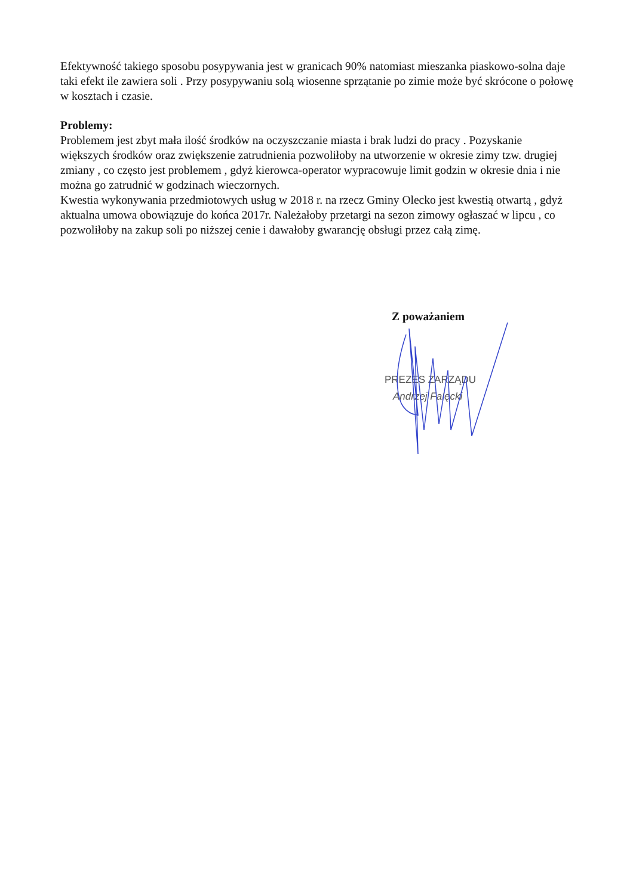Efektywność takiego sposobu posypywania jest w granicach 90% natomiast mieszanka piaskowo-solna daje taki efekt ile zawiera soli . Przy posypywaniu solą wiosenne sprzątanie po zimie może być skrócone o połowę w kosztach i czasie.
Problemy:
Problemem jest zbyt mała ilość środków na oczyszczanie miasta i brak ludzi do pracy . Pozyskanie większych środków oraz zwiększenie zatrudnienia pozwoliłoby na utworzenie w okresie zimy tzw. drugiej zmiany , co często jest problemem , gdyż kierowca-operator wypracowuje limit godzin w okresie dnia i nie można go zatrudnić w godzinach wieczornych.
Kwestia wykonywania przedmiotowych usług w 2018 r. na rzecz Gminy Olecko jest kwestią otwartą , gdyż aktualna umowa obowiązuje do końca 2017r. Należałoby przetargi na sezon zimowy ogłaszać w lipcu , co pozwoliłoby na zakup soli po niższej cenie i dawałoby gwarancję obsługi przez całą zimę.
Z poważaniem
PREZES ZARZĄDU
Andrzej Falęcki